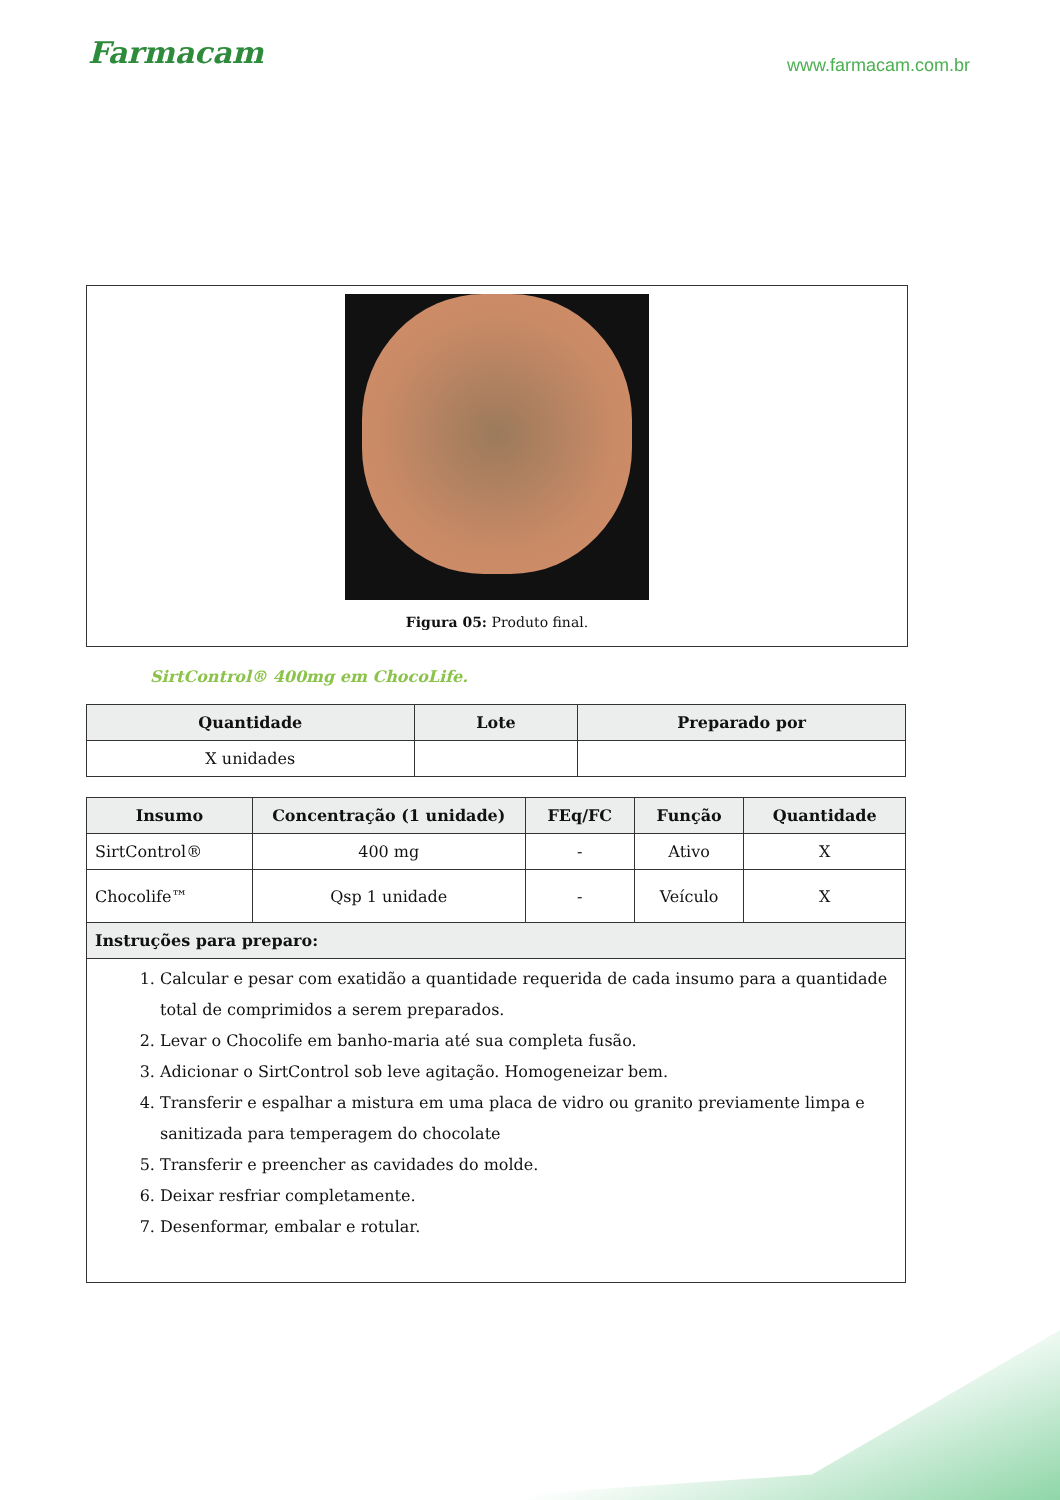Farmacam
www.farmacam.com.br
Figura 05: Produto final.
SirtControl® 400mg em ChocoLife.
| Quantidade | Lote | Preparado por |
| --- | --- | --- |
| X unidades | | |
| Insumo | Concentração (1 unidade) | FEq/FC | Função | Quantidade |
| --- | --- | --- | --- | --- |
| SirtControl® | 400 mg | - | Ativo | X |
| Chocolife™ | Qsp 1 unidade | - | Veículo | X |
| Instruções para preparo: | | | | |
| 1. Calcular e pesar com exatidão a quantidade requerida de cada insumo para a quantidade total de comprimidos a serem preparados. 2. Levar o Chocolife em banho-maria até sua completa fusão. 3. Adicionar o SirtControl sob leve agitação. Homogeneizar bem. 4. Transferir e espalhar a mistura em uma placa de vidro ou granito previamente limpa e sanitizada para temperagem do chocolate 5. Transferir e preencher as cavidades do molde. 6. Deixar resfriar completamente. 7. Desenformar, embalar e rotular. | | | | |